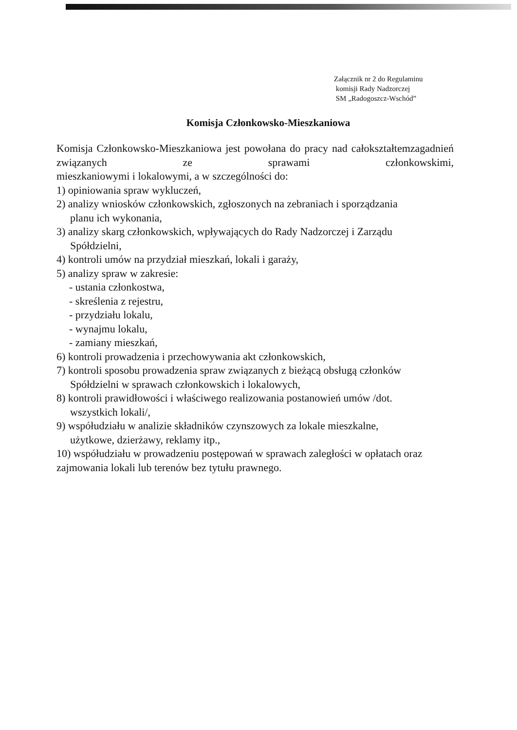Załącznik nr 2 do Regulaminu
komisji Rady Nadzorczej
SM „Radogoszcz-Wschód”
Komisja Członkowsko-Mieszkaniowa
Komisja Członkowsko-Mieszkaniowa jest powołana do pracy nad całokształtemzagadnień związanych ze sprawami członkowskimi,
mieszkaniowymi i lokalowymi, a w szczególności do:
1) opiniowania spraw wykluczeń,
2) analizy wniosków członkowskich, zgłoszonych na zebraniach i sporządzania
planu ich wykonania,
3) analizy skarg członkowskich, wpływających do Rady Nadzorczej i Zarządu
Spółdzielni,
4) kontroli umów na przydział mieszkań, lokali i garaży,
5) analizy spraw w zakresie:
- ustania członkostwa,
- skreślenia z rejestru,
- przydziału lokalu,
- wynajmu lokalu,
- zamiany mieszkań,
6) kontroli prowadzenia i przechowywania akt członkowskich,
7) kontroli sposobu prowadzenia spraw związanych z bieżącą obsługą członków
Spółdzielni w sprawach członkowskich i lokalowych,
8) kontroli prawidłowości i właściwego realizowania postanowień umów /dot.
wszystkich lokali/,
9) współudziału w analizie składników czynszowych za lokale mieszkalne,
użytkowe, dzierżawy, reklamy itp.,
10) współudziału w prowadzeniu postępowań w sprawach zaległości w opłatach oraz zajmowania lokali lub terenów bez tytułu prawnego.